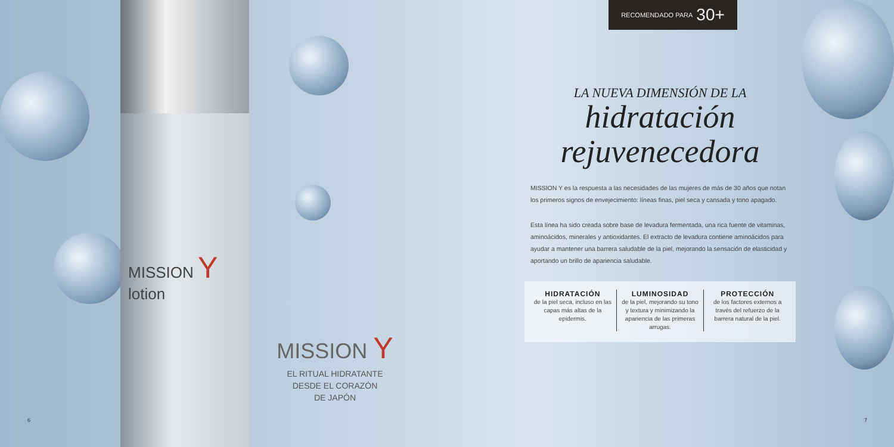MISSION Y
lotion
MISSION Y
EL RITUAL HIDRATANTE
DESDE EL CORAZÓN
DE JAPÓN
6
RECOMENDADO PARA 30+
LA NUEVA DIMENSIÓN DE LA
hidratación
rejuvenecedora
MISSION Y es la respuesta a las necesidades de las mujeres de más de 30 años que notan los primeros signos de envejecimiento: líneas finas, piel seca y cansada y tono apagado.
Esta línea ha sido creada sobre base de levadura fermentada, una rica fuente de vitaminas, aminoácidos, minerales y antioxidantes. El extracto de levadura contiene aminoácidos para ayudar a mantener una barrera saludable de la piel, mejorando la sensación de elasticidad y aportando un brillo de apariencia saludable.
HIDRATACIÓN
de la piel seca, incluso en las capas más altas de la epidermis.
LUMINOSIDAD
de la piel, mejorando su tono y textura y minimizando la apariencia de las primeras arrugas.
PROTECCIÓN
de los factores externos a través del refuerzo de la barrera natural de la piel.
7